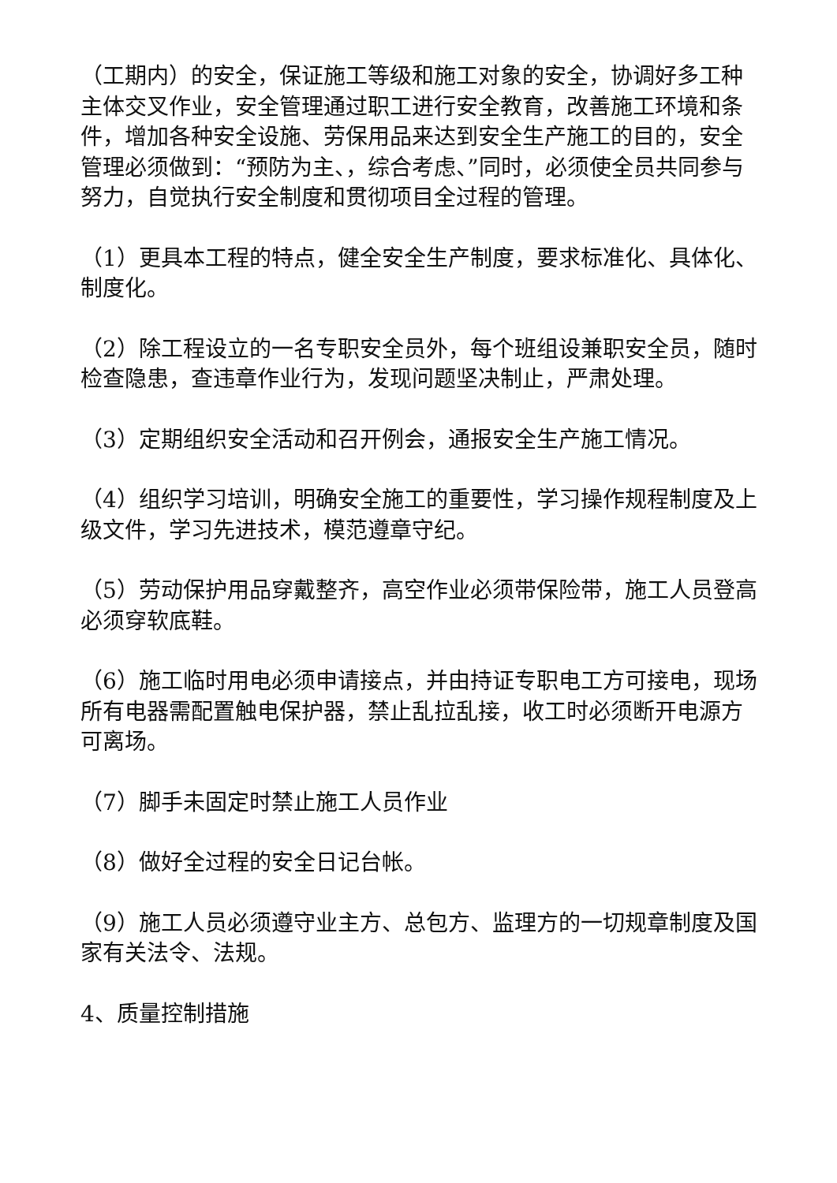（工期内）的安全，保证施工等级和施工对象的安全，协调好多工种主体交叉作业，安全管理通过职工进行安全教育，改善施工环境和条件，增加各种安全设施、劳保用品来达到安全生产施工的目的，安全管理必须做到：“预防为主、，综合考虑、”同时，必须使全员共同参与努力，自觉执行安全制度和贯彻项目全过程的管理。
（1）更具本工程的特点，健全安全生产制度，要求标准化、具体化、制度化。
（2）除工程设立的一名专职安全员外，每个班组设兼职安全员，随时检查隐患，查违章作业行为，发现问题坚决制止，严肃处理。
（3）定期组织安全活动和召开例会，通报安全生产施工情况。
（4）组织学习培训，明确安全施工的重要性，学习操作规程制度及上级文件，学习先进技术，模范遵章守纪。
（5）劳动保护用品穿戴整齐，高空作业必须带保险带，施工人员登高必须穿软底鞋。
（6）施工临时用电必须申请接点，并由持证专职电工方可接电，现场所有电器需配置触电保护器，禁止乱拉乱接，收工时必须断开电源方可离场。
（7）脚手未固定时禁止施工人员作业
（8）做好全过程的安全日记台帐。
（9）施工人员必须遵守业主方、总包方、监理方的一切规章制度及国家有关法令、法规。
4、质量控制措施